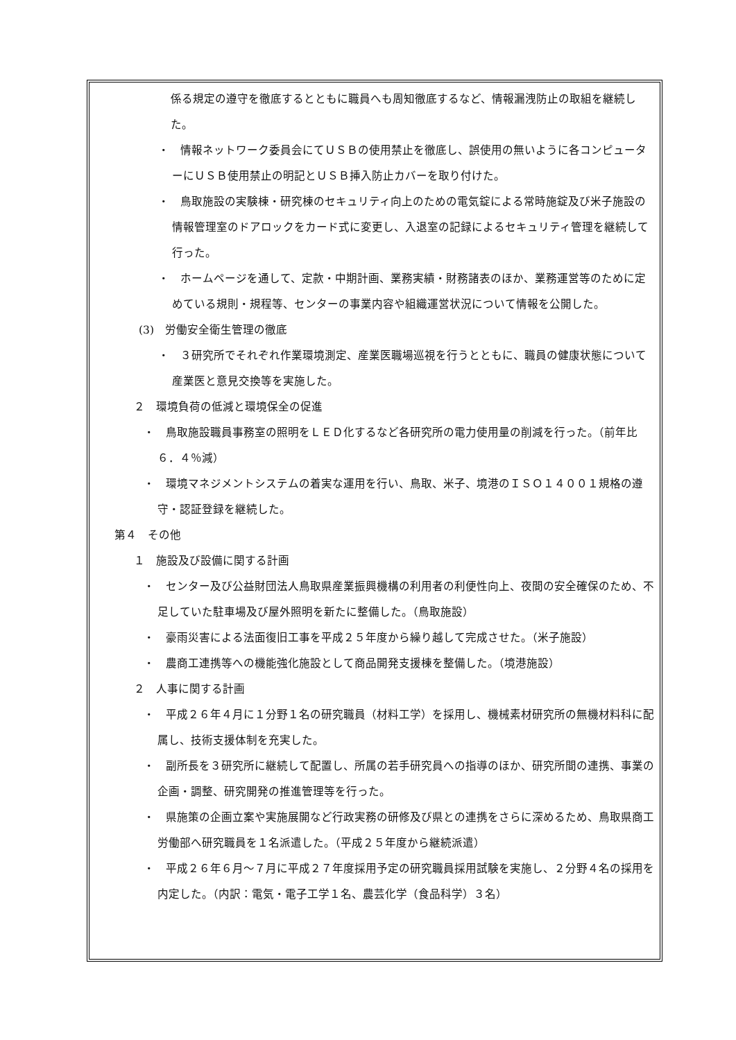係る規定の遵守を徹底するとともに職員へも周知徹底するなど、情報漏洩防止の取組を継続した。
・　情報ネットワーク委員会にてＵＳＢの使用禁止を徹底し、誤使用の無いように各コンピューターにＵＳＢ使用禁止の明記とＵＳＢ挿入防止カバーを取り付けた。
・　鳥取施設の実験棟・研究棟のセキュリティ向上のための電気錠による常時施錠及び米子施設の情報管理室のドアロックをカード式に変更し、入退室の記録によるセキュリティ管理を継続して行った。
・　ホームページを通して、定款・中期計画、業務実績・財務諸表のほか、業務運営等のために定めている規則・規程等、センターの事業内容や組織運営状況について情報を公開した。
(3)　労働安全衛生管理の徹底
・　３研究所でそれぞれ作業環境測定、産業医職場巡視を行うとともに、職員の健康状態について産業医と意見交換等を実施した。
２　環境負荷の低減と環境保全の促進
・　鳥取施設職員事務室の照明をＬＥＤ化するなど各研究所の電力使用量の削減を行った。（前年比６．４％減）
・　環境マネジメントシステムの着実な運用を行い、鳥取、米子、境港のＩＳＯ１４００１規格の遵守・認証登録を継続した。
第４　その他
１　施設及び設備に関する計画
・　センター及び公益財団法人鳥取県産業振興機構の利用者の利便性向上、夜間の安全確保のため、不足していた駐車場及び屋外照明を新たに整備した。（鳥取施設）
・　豪雨災害による法面復旧工事を平成２５年度から繰り越して完成させた。（米子施設）
・　農商工連携等への機能強化施設として商品開発支援棟を整備した。（境港施設）
２　人事に関する計画
・　平成２６年４月に１分野１名の研究職員（材料工学）を採用し、機械素材研究所の無機材料科に配属し、技術支援体制を充実した。
・　副所長を３研究所に継続して配置し、所属の若手研究員への指導のほか、研究所間の連携、事業の企画・調整、研究開発の推進管理等を行った。
・　県施策の企画立案や実施展開など行政実務の研修及び県との連携をさらに深めるため、鳥取県商工労働部へ研究職員を１名派遣した。（平成２５年度から継続派遣）
・　平成２６年６月～７月に平成２７年度採用予定の研究職員採用試験を実施し、２分野４名の採用を内定した。（内訳：電気・電子工学１名、農芸化学（食品科学）３名）